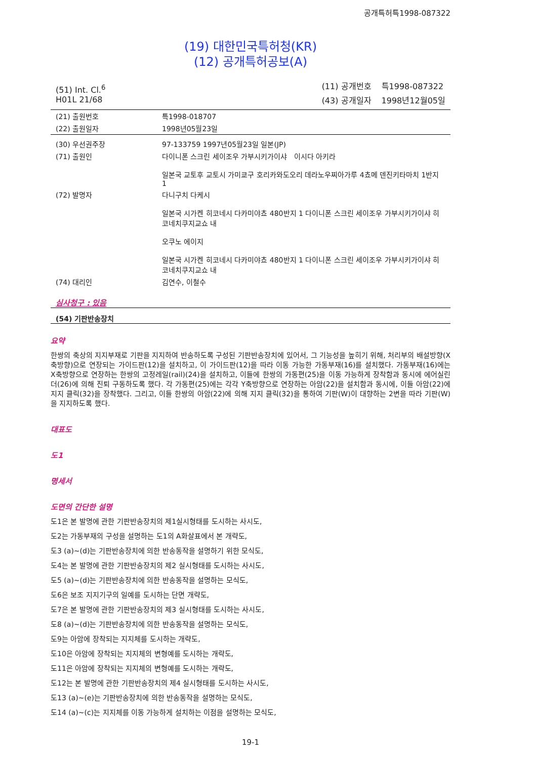공개특허특1998-087322
(19) 대한민국특허청(KR)
(12) 공개특허공보(A)
(51) Int. Cl.<sup>6</sup>
H01L 21/68
| (11) 공개번호 | 특1998-087322 |
| (43) 공개일자 | 1998년12월05일 |
| (21) 출원번호 | 특1998-018707 |
| (22) 출원일자 | 1998년05월23일 |
| (30) 우선권주장 | 97-133759 1997년05월23일 일본(JP) |
| (71) 출원인 | 다이니폰 스크린 세이조우 가부시키가이샤 이시다 아키라 일본국 교토후 교토시 가미쿄구 호리카와도오리 데라노우찌아가루 4쵸메 덴진키타마치 1반지 1 |
| (72) 발명자 | 다니구치 다케시 일본국 시가켄 히코네시 다카미야쵸 480반지 1 다이니폰 스크린 세이조우 가부시키가이샤 히코네치쿠지교쇼 내 오쿠노 에이지 일본국 시가켄 히코네시 다카미야쵸 480반지 1 다이니폰 스크린 세이조우 가부시키가이샤 히코네치쿠지교쇼 내 |
| (74) 대리인 | 김연수, 이철수 |
심사청구 : 있음
(54) 기판반송장치
요약
한쌍의 축상의 지지부재로 기판을 지지하여 반송하도록 구성된 기판반송장치에 있어서, 그 기능성을 높히기 위해, 처리부의 배설방향(X축방향)으로 연장되는 가이드판(12)을 설치하고, 이 가이드판(12)을 따라 이동 가능한 가동부재(16)를 설치했다. 가동부재(16)에는 X축방향으로 연장하는 한쌍의 고정레일(rail)(24)을 설치하고, 이들에 한쌍의 가동편(25)을 이동 가능하게 장착함과 동시에 에어실린더(26)에 의해 진퇴 구동하도록 했다. 각 가동편(25)에는 각각 Y축방향으로 연장하는 아암(22)을 설치함과 동시에, 이들 아암(22)에 지지 클릭(32)을 장착했다. 그리고, 이들 한쌍의 아암(22)에 의해 지지 클릭(32)을 통하여 기판(W)이 대향하는 2변을 따라 기판(W)을 지지하도록 했다.
대표도
도1
명세서
도면의 간단한 설명
도1은 본 발명에 관한 기판반송장치의 제1실시형태를 도시하는 사시도,
도2는 가동부재의 구성을 설명하는 도1의 A화살표에서 본 개략도,
도3 (a)∼(d)는 기판반송장치에 의한 반송동작을 설명하기 위한 모식도,
도4는 본 발명에 관한 기판반송장치의 제2 실시형태를 도시하는 사시도,
도5 (a)∼(d)는 기판반송장치에 의한 반송동작을 설명하는 모식도,
도6은 보조 지지기구의 일예를 도시하는 단면 개략도,
도7은 본 발명에 관한 기판반송장치의 제3 실시형태를 도시하는 사시도,
도8 (a)∼(d)는 기판반송장치에 의한 반송동작을 설명하는 모식도,
도9는 아암에 장착되는 지지체를 도시하는 개략도,
도10은 아암에 장착되는 지지체의 변형예를 도시하는 개략도,
도11은 아암에 장착되는 지지체의 변형예를 도시하는 개략도,
도12는 본 발명에 관한 기판반송장치의 제4 실시형태를 도시하는 사시도,
도13 (a)∼(e)는 기판반송장치에 의한 반송동작을 설명하는 모식도,
도14 (a)∼(c)는 지지체를 이동 가능하게 설치하는 이점을 설명하는 모식도,
19-1